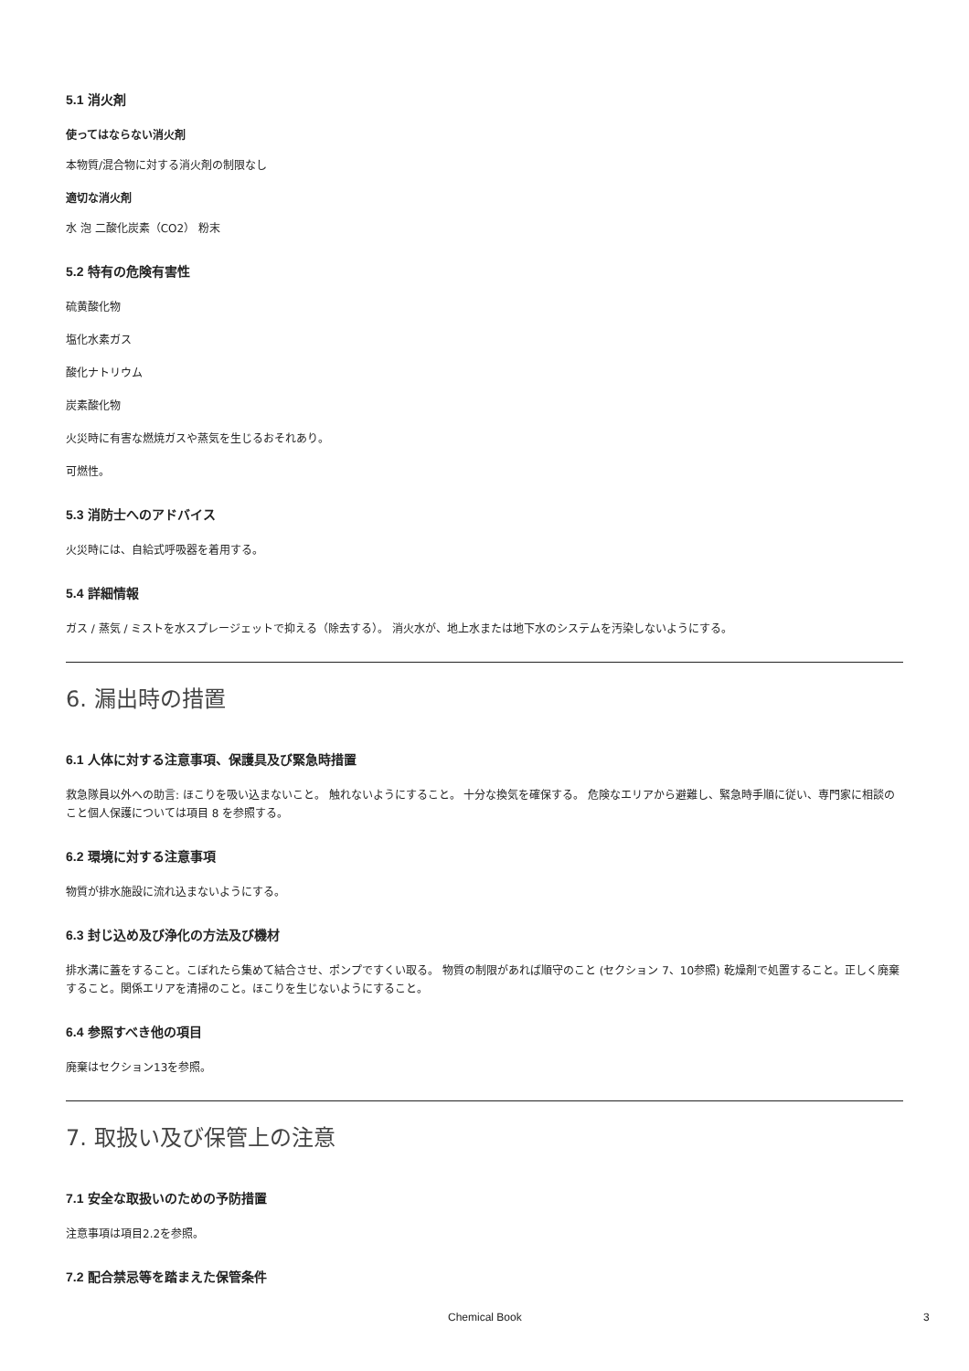5.1 消火剤
使ってはならない消火剤
本物質/混合物に対する消火剤の制限なし
適切な消火剤
水 泡 二酸化炭素（CO2） 粉末
5.2 特有の危険有害性
硫黄酸化物
塩化水素ガス
酸化ナトリウム
炭素酸化物
火災時に有害な燃焼ガスや蒸気を生じるおそれあり。
可燃性。
5.3 消防士へのアドバイス
火災時には、自給式呼吸器を着用する。
5.4 詳細情報
ガス / 蒸気 / ミストを水スプレージェットで抑える（除去する）。 消火水が、地上水または地下水のシステムを汚染しないようにする。
6. 漏出時の措置
6.1 人体に対する注意事項、保護具及び緊急時措置
救急隊員以外への助言: ほこりを吸い込まないこと。 触れないようにすること。 十分な換気を確保する。 危険なエリアから避難し、緊急時手順に従い、専門家に相談のこと個人保護については項目 8 を参照する。
6.2 環境に対する注意事項
物質が排水施設に流れ込まないようにする。
6.3 封じ込め及び浄化の方法及び機材
排水溝に蓋をすること。こぼれたら集めて結合させ、ポンプですくい取る。 物質の制限があれば順守のこと (セクション 7、10参照) 乾燥剤で処置すること。正しく廃棄すること。関係エリアを清掃のこと。ほこりを生じないようにすること。
6.4 参照すべき他の項目
廃棄はセクション13を参照。
7. 取扱い及び保管上の注意
7.1 安全な取扱いのための予防措置
注意事項は項目2.2を参照。
7.2 配合禁忌等を踏まえた保管条件
Chemical Book 3